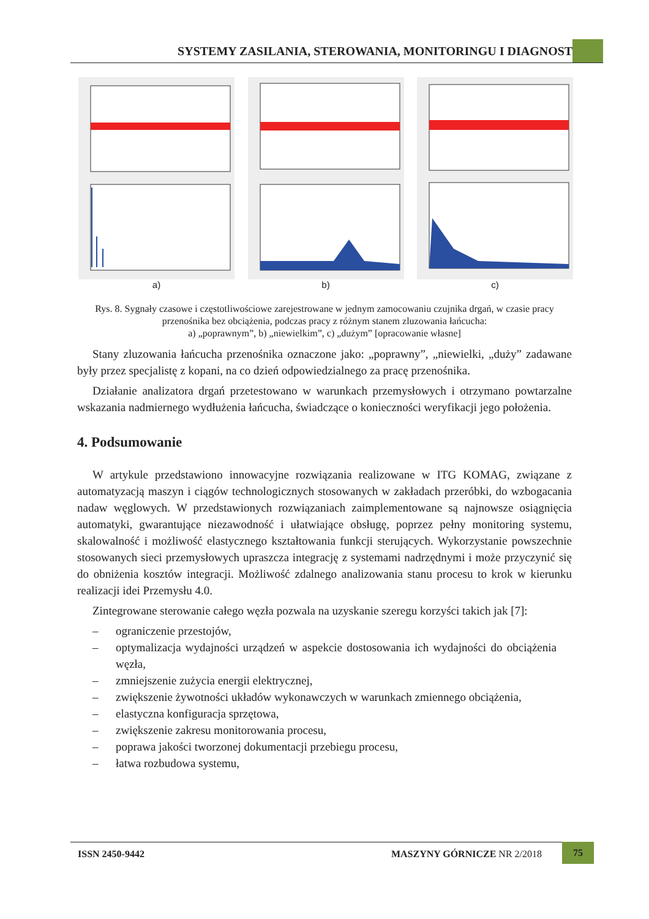SYSTEMY ZASILANIA, STEROWANIA, MONITORINGU I DIAGNOSTYKI
a) b) c)
Rys. 8. Sygnały czasowe i częstotliwościowe zarejestrowane w jednym zamocowaniu czujnika drgań, w czasie pracy przenośnika bez obciążenia, podczas pracy z różnym stanem zluzowania łańcucha:
a) „poprawnym”, b) „niewielkim”, c) „dużym” [opracowanie własne]
Stany zluzowania łańcucha przenośnika oznaczone jako: „poprawny”, „niewielki, „duży” zadawane były przez specjalistę z kopani, na co dzień odpowiedzialnego za pracę przenośnika.
Działanie analizatora drgań przetestowano w warunkach przemysłowych i otrzymano powtarzalne wskazania nadmiernego wydłużenia łańcucha, świadczące o konieczności weryfikacji jego położenia.
4. Podsumowanie
W artykule przedstawiono innowacyjne rozwiązania realizowane w ITG KOMAG, związane z automatyzacją maszyn i ciągów technologicznych stosowanych w zakładach przeróbki, do wzbogacania nadaw węglowych. W przedstawionych rozwiązaniach zaimplementowane są najnowsze osiągnięcia automatyki, gwarantujące niezawodność i ułatwiające obsługę, poprzez pełny monitoring systemu, skalowalność i możliwość elastycznego kształtowania funkcji sterujących. Wykorzystanie powszechnie stosowanych sieci przemysłowych upraszcza integrację z systemami nadrzędnymi i może przyczynić się do obniżenia kosztów integracji. Możliwość zdalnego analizowania stanu procesu to krok w kierunku realizacji idei Przemysłu 4.0.
Zintegrowane sterowanie całego węzła pozwala na uzyskanie szeregu korzyści takich jak [7]:
– ograniczenie przestojów,
– optymalizacja wydajności urządzeń w aspekcie dostosowania ich wydajności do obciążenia węzła,
– zmniejszenie zużycia energii elektrycznej,
– zwiększenie żywotności układów wykonawczych w warunkach zmiennego obciążenia,
– elastyczna konfiguracja sprzętowa,
– zwiększenie zakresu monitorowania procesu,
– poprawa jakości tworzonej dokumentacji przebiegu procesu,
– łatwa rozbudowa systemu,
ISSN 2450-9442 MASZYNY GÓRNICZE NR 2/2018 75